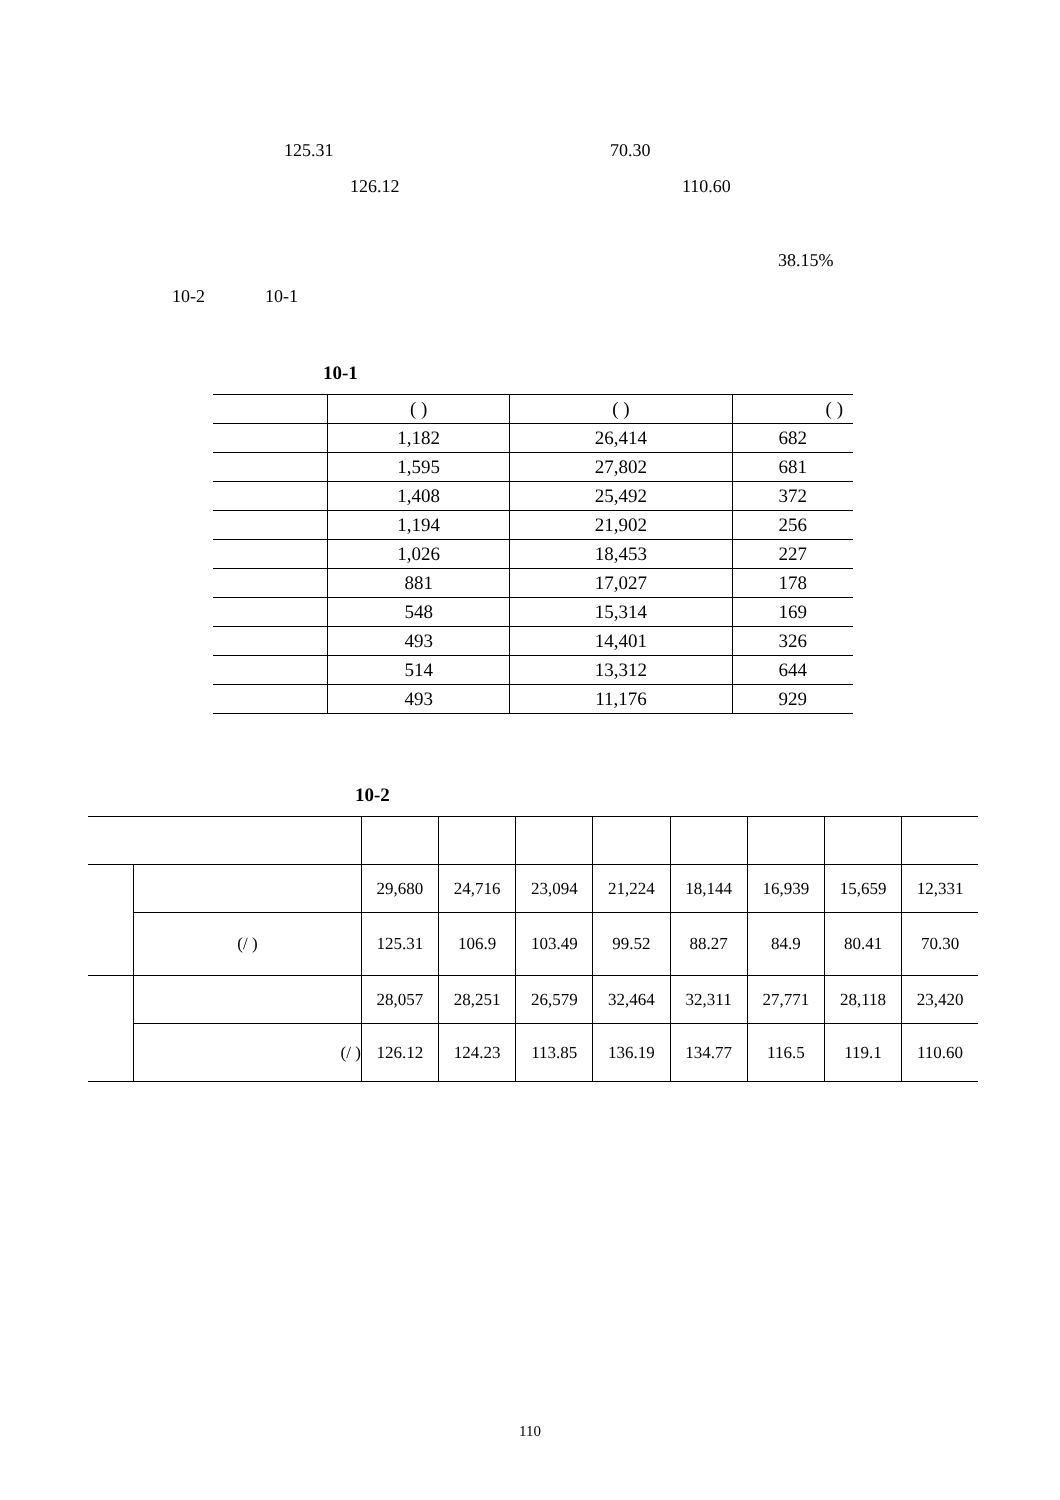125.31 70.30
126.12 110.60 38.15%
10-2 10-1
10-1
| | ( ) | ( ) | ( ) |
| | 1,182 | 26,414 | 682 |
| | 1,595 | 27,802 | 681 |
| | 1,408 | 25,492 | 372 |
| | 1,194 | 21,902 | 256 |
| | 1,026 | 18,453 | 227 |
| | 881 | 17,027 | 178 |
| | 548 | 15,314 | 169 |
| | 493 | 14,401 | 326 |
| | 514 | 13,312 | 644 |
| | 493 | 11,176 | 929 |
10-2
| | | 29,680 | 24,716 | 23,094 | 21,224 | 18,144 | 16,939 | 15,659 | 12,331 |
| | (/ ) | 125.31 | 106.9 | 103.49 | 99.52 | 88.27 | 84.9 | 80.41 | 70.30 |
| | | 28,057 | 28,251 | 26,579 | 32,464 | 32,311 | 27,771 | 28,118 | 23,420 |
| | (/ ) | 126.12 | 124.23 | 113.85 | 136.19 | 134.77 | 116.5 | 119.1 | 110.60 |
110